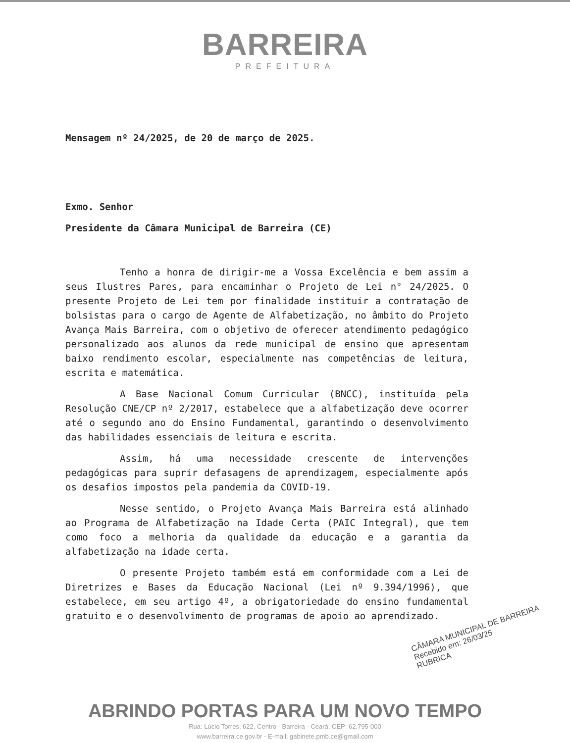BARREIRA
PREFEITURA
Mensagem nº 24/2025, de 20 de março de 2025.
Exmo. Senhor
Presidente da Câmara Municipal de Barreira (CE)
Tenho a honra de dirigir-me a Vossa Excelência e bem assim a seus Ilustres Pares, para encaminhar o Projeto de Lei n° 24/2025. O presente Projeto de Lei tem por finalidade instituir a contratação de bolsistas para o cargo de Agente de Alfabetização, no âmbito do Projeto Avança Mais Barreira, com o objetivo de oferecer atendimento pedagógico personalizado aos alunos da rede municipal de ensino que apresentam baixo rendimento escolar, especialmente nas competências de leitura, escrita e matemática.
A Base Nacional Comum Curricular (BNCC), instituída pela Resolução CNE/CP nº 2/2017, estabelece que a alfabetização deve ocorrer até o segundo ano do Ensino Fundamental, garantindo o desenvolvimento das habilidades essenciais de leitura e escrita.
Assim, há uma necessidade crescente de intervenções pedagógicas para suprir defasagens de aprendizagem, especialmente após os desafios impostos pela pandemia da COVID-19.
Nesse sentido, o Projeto Avança Mais Barreira está alinhado ao Programa de Alfabetização na Idade Certa (PAIC Integral), que tem como foco a melhoria da qualidade da educação e a garantia da alfabetização na idade certa.
O presente Projeto também está em conformidade com a Lei de Diretrizes e Bases da Educação Nacional (Lei nº 9.394/1996), que estabelece, em seu artigo 4º, a obrigatoriedade do ensino fundamental gratuito e o desenvolvimento de programas de apoio ao aprendizado.
CÂMARA MUNICIPAL DE BARREIRA
Recebido em: 26/03/25
RUBRICA
ABRINDO PORTAS PARA UM NOVO TEMPO
Rua: Lúcio Torres, 622, Centro - Barreira - Ceará, CEP: 62.795-000
www.barreira.ce.gov.br - E-mail: gabinete.pmb.ce@gmail.com